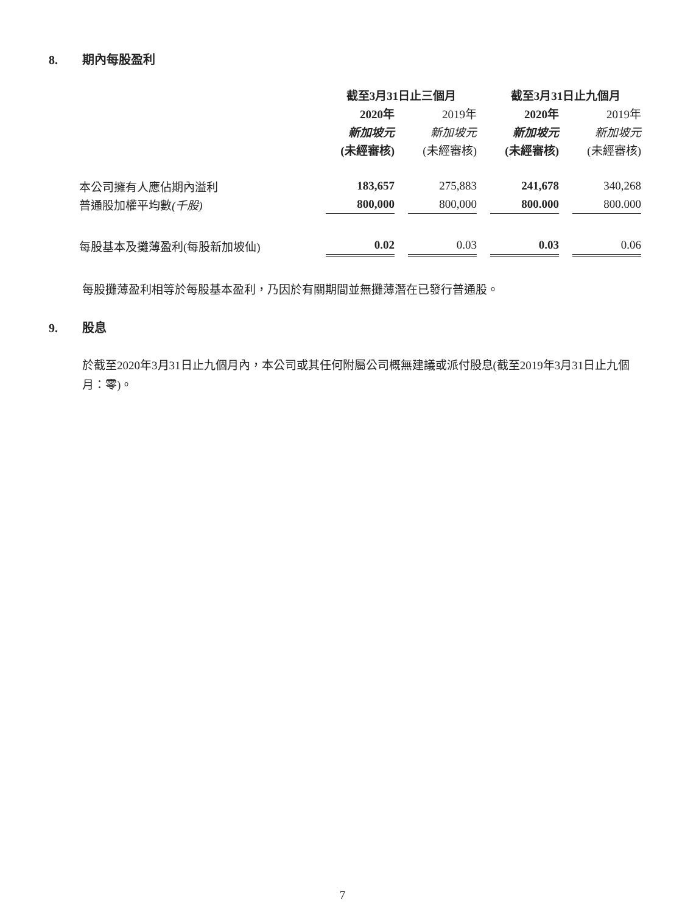8. 期內每股盈利
| | 截至3月31日止三個月 | | | | 截至3月31日止九個月 | | |
| | 2020年 | | 2019年 | | 2020年 | | 2019年 |
| | 新加坡元 | | 新加坡元 | | 新加坡元 | | 新加坡元 |
| | (未經審核) | | (未經審核) | | (未經審核) | | (未經審核) |
| 本公司擁有人應佔期內溢利 | 183,657 | | 275,883 | | 241,678 | | 340,268 |
| 普通股加權平均數 (千股) | 800,000 | | 800,000 | | 800.000 | | 800.000 |
| 每股基本及攤薄盈利(每股新加坡仙) | 0.02 | | 0.03 | | 0.03 | | 0.06 |
每股攤薄盈利相等於每股基本盈利，乃因於有關期間並無攤薄潛在已發行普通股。
9. 股息
於截至2020年3月31日止九個月內，本公司或其任何附屬公司概無建議或派付股息(截至2019年3月31日止九個月：零)。
7